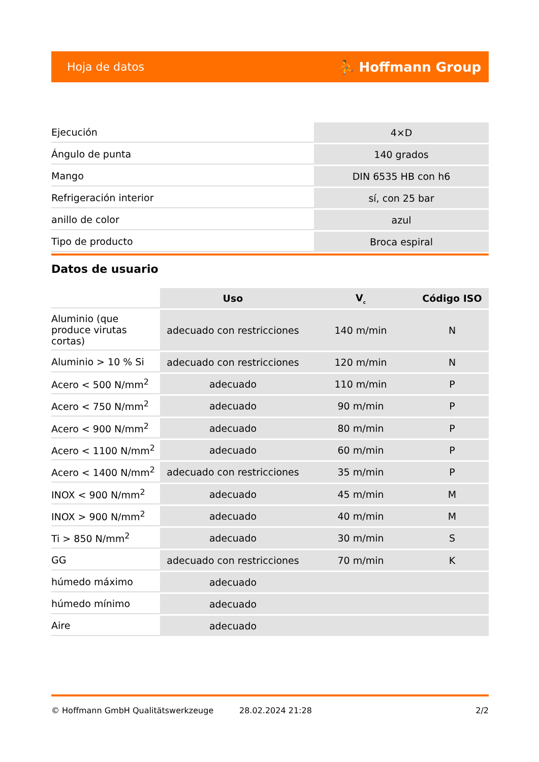Hoja de datos ⛹ Hoffmann Group
| Ejecución | 4×D |
| Ángulo de punta | 140 grados |
| Mango | DIN 6535 HB con h6 |
| Refrigeración interior | sí, con 25 bar |
| anillo de color | azul |
| Tipo de producto | Broca espiral |
Datos de usuario
| | Uso | V<sub>c</sub> | Código ISO |
| Aluminio (que produce virutas cortas) | adecuado con restricciones | 140 m/min | N |
| Aluminio > 10 % Si | adecuado con restricciones | 120 m/min | N |
| Acero < 500 N/mm<sup>2</sup> | adecuado | 110 m/min | P |
| Acero < 750 N/mm<sup>2</sup> | adecuado | 90 m/min | P |
| Acero < 900 N/mm<sup>2</sup> | adecuado | 80 m/min | P |
| Acero < 1100 N/mm<sup>2</sup> | adecuado | 60 m/min | P |
| Acero < 1400 N/mm<sup>2</sup> | adecuado con restricciones | 35 m/min | P |
| INOX < 900 N/mm<sup>2</sup> | adecuado | 45 m/min | M |
| INOX > 900 N/mm<sup>2</sup> | adecuado | 40 m/min | M |
| Ti > 850 N/mm<sup>2</sup> | adecuado | 30 m/min | S |
| GG | adecuado con restricciones | 70 m/min | K |
| húmedo máximo | adecuado | | |
| húmedo mínimo | adecuado | | |
| Aire | adecuado | | |
© Hoffmann GmbH Qualitätswerkzeuge 28.02.2024 21:28 2/2